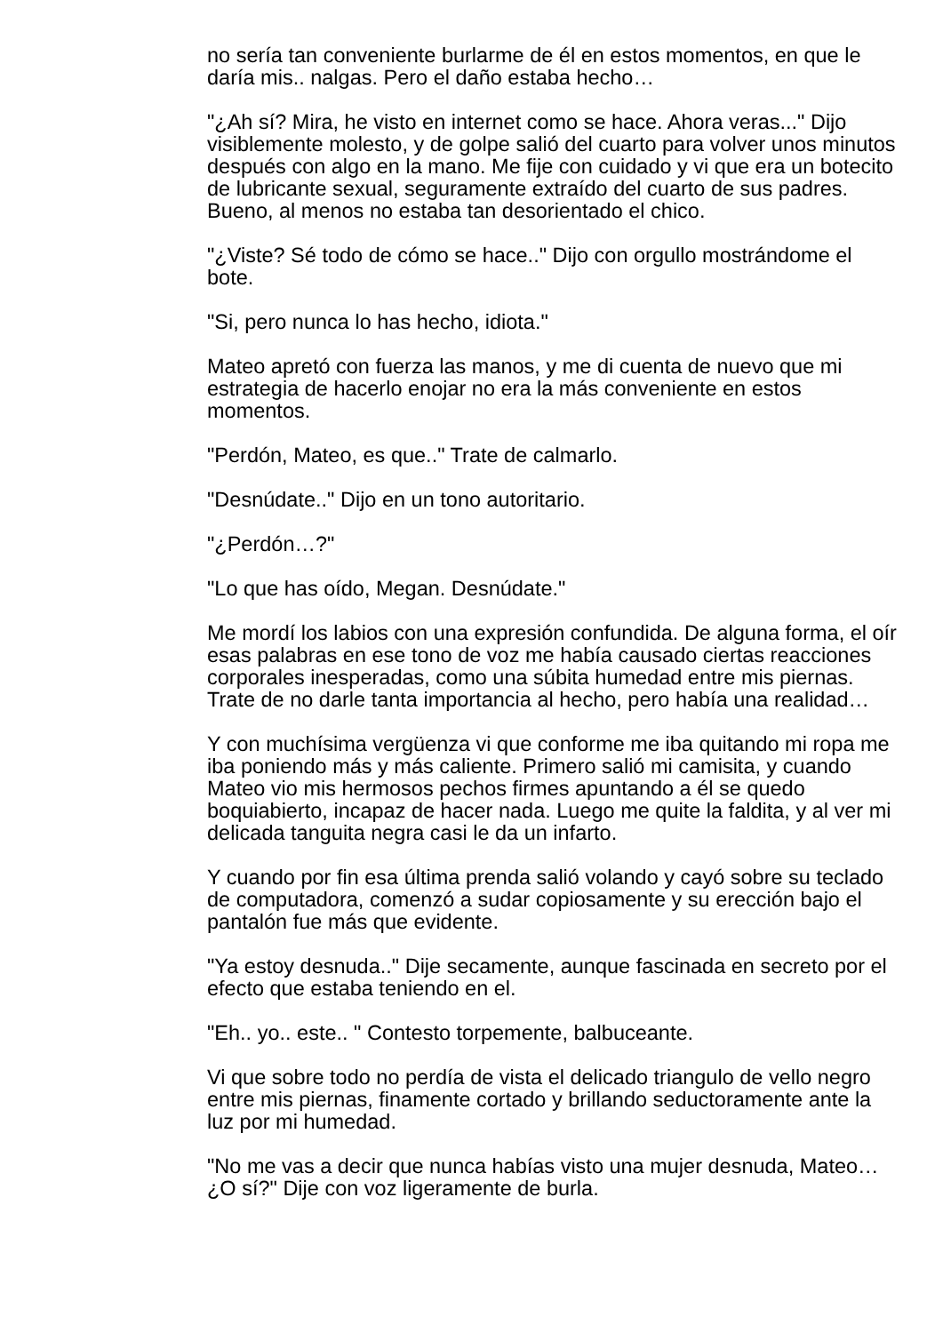no sería tan conveniente burlarme de él en estos momentos, en que le daría mis.. nalgas. Pero el daño estaba hecho…
"¿Ah sí? Mira, he visto en internet como se hace. Ahora veras..." Dijo visiblemente molesto, y de golpe salió del cuarto para volver unos minutos después con algo en la mano. Me fije con cuidado y vi que era un botecito de lubricante sexual, seguramente extraído del cuarto de sus padres. Bueno, al menos no estaba tan desorientado el chico.
"¿Viste? Sé todo de cómo se hace.." Dijo con orgullo mostrándome el bote.
"Si, pero nunca lo has hecho, idiota."
Mateo apretó con fuerza las manos, y me di cuenta de nuevo que mi estrategia de hacerlo enojar no era la más conveniente en estos momentos.
"Perdón, Mateo, es que.." Trate de calmarlo.
"Desnúdate.." Dijo en un tono autoritario.
"¿Perdón…?"
"Lo que has oído, Megan. Desnúdate."
Me mordí los labios con una expresión confundida. De alguna forma, el oír esas palabras en ese tono de voz me había causado ciertas reacciones corporales inesperadas, como una súbita humedad entre mis piernas. Trate de no darle tanta importancia al hecho, pero había una realidad…
Y con muchísima vergüenza vi que conforme me iba quitando mi ropa me iba poniendo más y más caliente. Primero salió mi camisita, y cuando Mateo vio mis hermosos pechos firmes apuntando a él se quedo boquiabierto, incapaz de hacer nada. Luego me quite la faldita, y al ver mi delicada tanguita negra casi le da un infarto.
Y cuando por fin esa última prenda salió volando y cayó sobre su teclado de computadora, comenzó a sudar copiosamente y su erección bajo el pantalón fue más que evidente.
"Ya estoy desnuda.." Dije secamente, aunque fascinada en secreto por el efecto que estaba teniendo en el.
"Eh.. yo.. este.. " Contesto torpemente, balbuceante.
Vi que sobre todo no perdía de vista el delicado triangulo de vello negro entre mis piernas, finamente cortado y brillando seductoramente ante la luz por mi humedad.
"No me vas a decir que nunca habías visto una mujer desnuda, Mateo… ¿O sí?" Dije con voz ligeramente de burla.